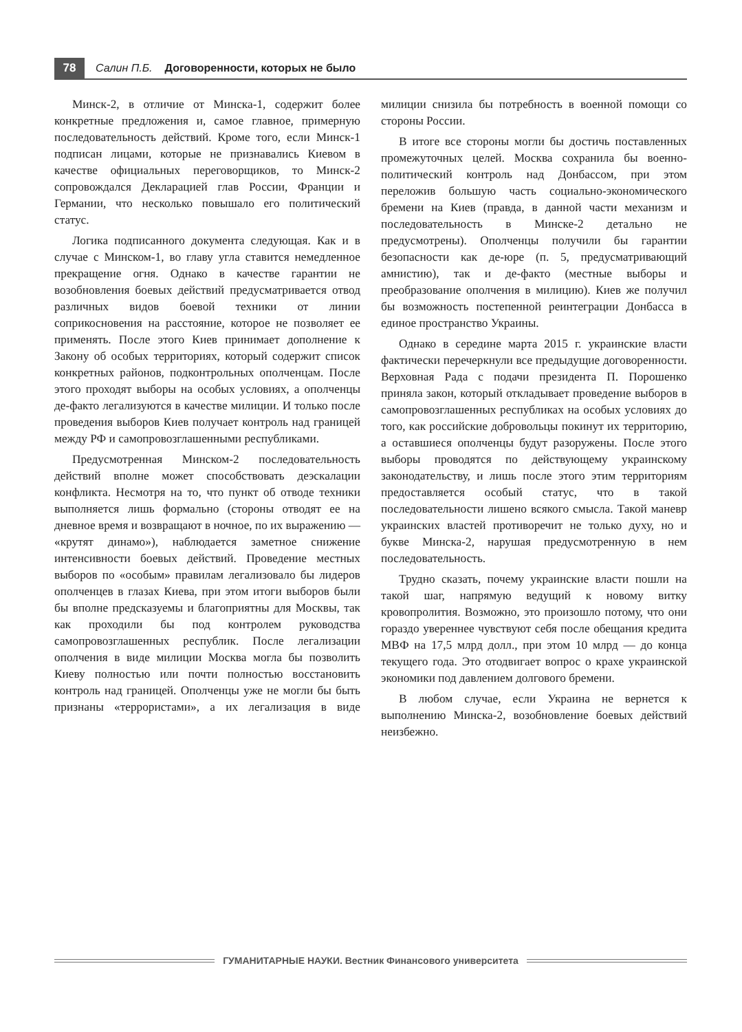78
Салин П.Б. Договоренности, которых не было
Минск-2, в отличие от Минска-1, содержит более конкретные предложения и, самое главное, примерную последовательность действий. Кроме того, если Минск-1 подписан лицами, которые не признавались Киевом в качестве официальных переговорщиков, то Минск-2 сопровождался Декларацией глав России, Франции и Германии, что несколько повышало его политический статус.
Логика подписанного документа следующая. Как и в случае с Минском-1, во главу угла ставится немедленное прекращение огня. Однако в качестве гарантии не возобновления боевых действий предусматривается отвод различных видов боевой техники от линии соприкосновения на расстояние, которое не позволяет ее применять. После этого Киев принимает дополнение к Закону об особых территориях, который содержит список конкретных районов, подконтрольных ополченцам. После этого проходят выборы на особых условиях, а ополченцы де-факто легализуются в качестве милиции. И только после проведения выборов Киев получает контроль над границей между РФ и самопровозглашенными республиками.
Предусмотренная Минском-2 последовательность действий вполне может способствовать деэскалации конфликта. Несмотря на то, что пункт об отводе техники выполняется лишь формально (стороны отводят ее на дневное время и возвращают в ночное, по их выражению — «крутят динамо»), наблюдается заметное снижение интенсивности боевых действий. Проведение местных выборов по «особым» правилам легализовало бы лидеров ополченцев в глазах Киева, при этом итоги выборов были бы вполне предсказуемы и благоприятны для Москвы, так как проходили бы под контролем руководства самопровозглашенных республик. После легализации ополчения в виде милиции Москва могла бы позволить Киеву полностью или почти полностью восстановить контроль над границей. Ополченцы уже не могли бы быть признаны «террористами», а их легализация в виде милиции снизила бы потребность в военной помощи со стороны России.
В итоге все стороны могли бы достичь поставленных промежуточных целей. Москва сохранила бы военно-политический контроль над Донбассом, при этом переложив большую часть социально-экономического бремени на Киев (правда, в данной части механизм и последовательность в Минске-2 детально не предусмотрены). Ополченцы получили бы гарантии безопасности как де-юре (п. 5, предусматривающий амнистию), так и де-факто (местные выборы и преобразование ополчения в милицию). Киев же получил бы возможность постепенной реинтеграции Донбасса в единое пространство Украины.
Однако в середине марта 2015 г. украинские власти фактически перечеркнули все предыдущие договоренности. Верховная Рада с подачи президента П. Порошенко приняла закон, который откладывает проведение выборов в самопровозглашенных республиках на особых условиях до того, как российские добровольцы покинут их территорию, а оставшиеся ополченцы будут разоружены. После этого выборы проводятся по действующему украинскому законодательству, и лишь после этого этим территориям предоставляется особый статус, что в такой последовательности лишено всякого смысла. Такой маневр украинских властей противоречит не только духу, но и букве Минска-2, нарушая предусмотренную в нем последовательность.
Трудно сказать, почему украинские власти пошли на такой шаг, напрямую ведущий к новому витку кровопролития. Возможно, это произошло потому, что они гораздо увереннее чувствуют себя после обещания кредита МВФ на 17,5 млрд долл., при этом 10 млрд — до конца текущего года. Это отодвигает вопрос о крахе украинской экономики под давлением долгового бремени.
В любом случае, если Украина не вернется к выполнению Минска-2, возобновление боевых действий неизбежно.
ГУМАНИТАРНЫЕ НАУКИ. Вестник Финансового университета